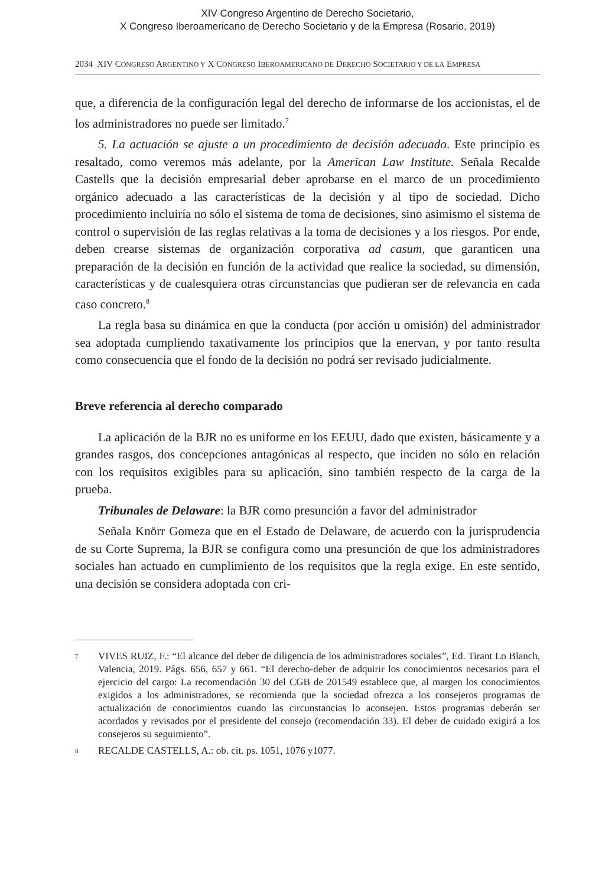XIV Congreso Argentino de Derecho Societario,
X Congreso Iberoamericano de Derecho Societario y de la Empresa (Rosario, 2019)
2034 XIV CONGRESO ARGENTINO Y X CONGRESO IBEROAMERICANO DE DERECHO SOCIETARIO Y DE LA EMPRESA
que, a diferencia de la configuración legal del derecho de informarse de los accionistas, el de los administradores no puede ser limitado.<sup>7</sup>
5. La actuación se ajuste a un procedimiento de decisión adecuado. Este principio es resaltado, como veremos más adelante, por la American Law Institute. Señala Recalde Castells que la decisión empresarial deber aprobarse en el marco de un procedimiento orgánico adecuado a las características de la decisión y al tipo de sociedad. Dicho procedimiento incluiría no sólo el sistema de toma de decisiones, sino asimismo el sistema de control o supervisión de las reglas relativas a la toma de decisiones y a los riesgos. Por ende, deben crearse sistemas de organización corporativa ad casum, que garanticen una preparación de la decisión en función de la actividad que realice la sociedad, su dimensión, características y de cualesquiera otras circunstancias que pudieran ser de relevancia en cada caso concreto.<sup>8</sup>
La regla basa su dinámica en que la conducta (por acción u omisión) del administrador sea adoptada cumpliendo taxativamente los principios que la enervan, y por tanto resulta como consecuencia que el fondo de la decisión no podrá ser revisado judicialmente.
Breve referencia al derecho comparado
La aplicación de la BJR no es uniforme en los EEUU, dado que existen, básicamente y a grandes rasgos, dos concepciones antagónicas al respecto, que inciden no sólo en relación con los requisitos exigibles para su aplicación, sino también respecto de la carga de la prueba.
Tribunales de Delaware: la BJR como presunción a favor del administrador
Señala Knörr Gomeza que en el Estado de Delaware, de acuerdo con la jurisprudencia de su Corte Suprema, la BJR se configura como una presunción de que los administradores sociales han actuado en cumplimiento de los requisitos que la regla exige. En este sentido, una decisión se considera adoptada con cri-
7 VIVES RUIZ, F.: “El alcance del deber de diligencia de los administradores sociales”, Ed. Tirant Lo Blanch, Valencia, 2019. Págs. 656, 657 y 661. “El derecho-deber de adquirir los conocimientos necesarios para el ejercicio del cargo: La recomendación 30 del CGB de 201549 establece que, al margen los conocimientos exigidos a los administradores, se recomienda que la sociedad ofrezca a los consejeros programas de actualización de conocimientos cuando las circunstancias lo aconsejen. Estos programas deberán ser acordados y revisados por el presidente del consejo (recomendación 33). El deber de cuidado exigirá a los consejeros su seguimiento”.
8 RECALDE CASTELLS, A.: ob. cit. ps. 1051, 1076 y1077.